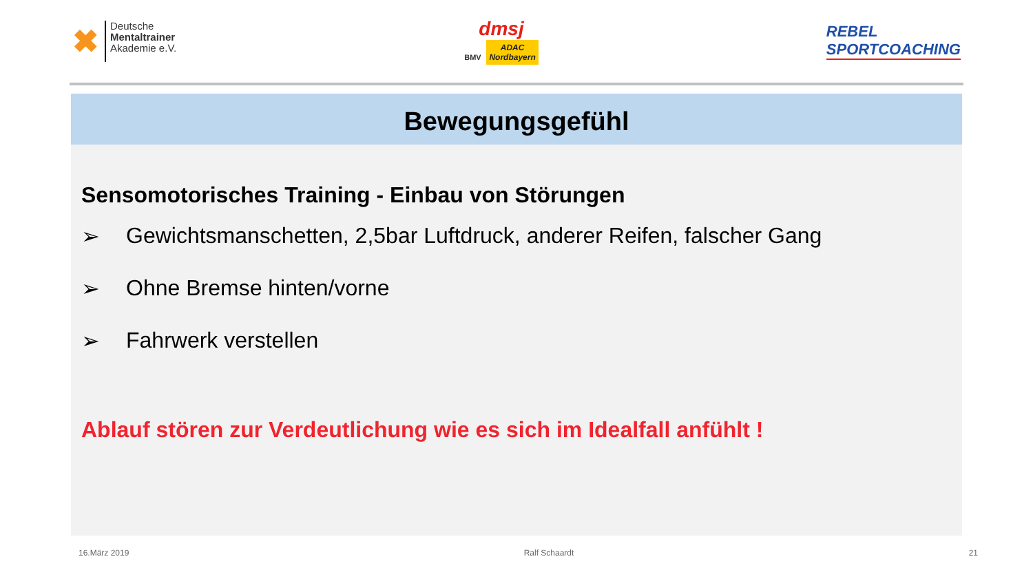✖
Deutsche
Mentaltrainer
Akademie e.V.
dmsj
BMV ADAC
Nordbayern
REBEL
SPORTCOACHING
Bewegungsgefühl
Sensomotorisches Training - Einbau von Störungen
➢ Gewichtsmanschetten, 2,5bar Luftdruck, anderer Reifen, falscher Gang
➢ Ohne Bremse hinten/vorne
➢ Fahrwerk verstellen
Ablauf stören zur Verdeutlichung wie es sich im Idealfall anfühlt !
16.März 2019 Ralf Schaardt 21